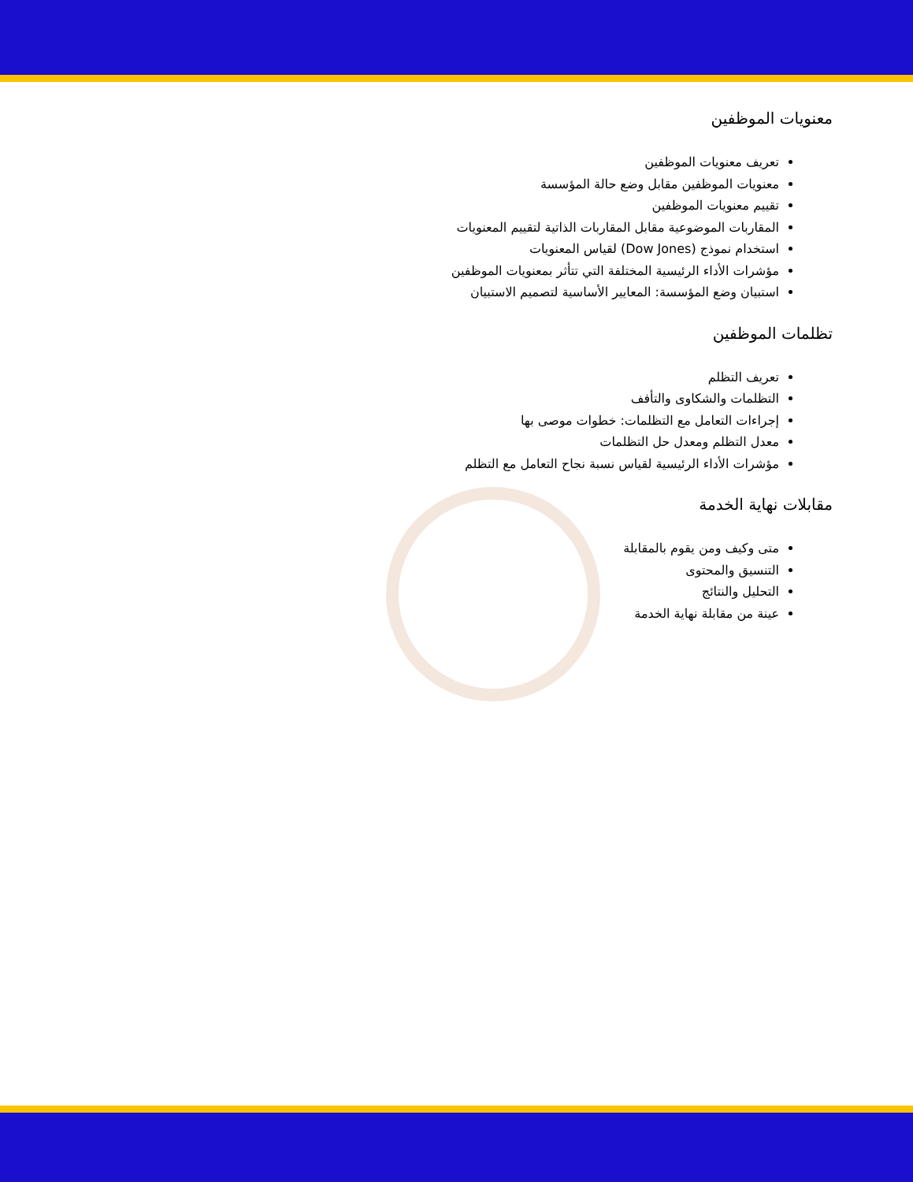معنويات الموظفين
تعريف معنويات الموظفين
معنويات الموظفين مقابل وضع حالة المؤسسة
تقييم معنويات الموظفين
المقاربات الموضوعية مقابل المقاربات الذاتية لتقييم المعنويات
استخدام نموذج (Dow Jones) لقياس المعنويات
مؤشرات الأداء الرئيسية المختلفة التي تتأثر بمعنويات الموظفين
استبيان وضع المؤسسة: المعايير الأساسية لتصميم الاستبيان
تظلمات الموظفين
تعريف التظلم
التظلمات والشكاوى والتأفف
إجراءات التعامل مع التظلمات: خطوات موصى بها
معدل التظلم ومعدل حل التظلمات
مؤشرات الأداء الرئيسية لقياس نسبة نجاح التعامل مع التظلم
مقابلات نهاية الخدمة
متى وكيف ومن يقوم بالمقابلة
التنسيق والمحتوى
التحليل والنتائج
عينة من مقابلة نهاية الخدمة